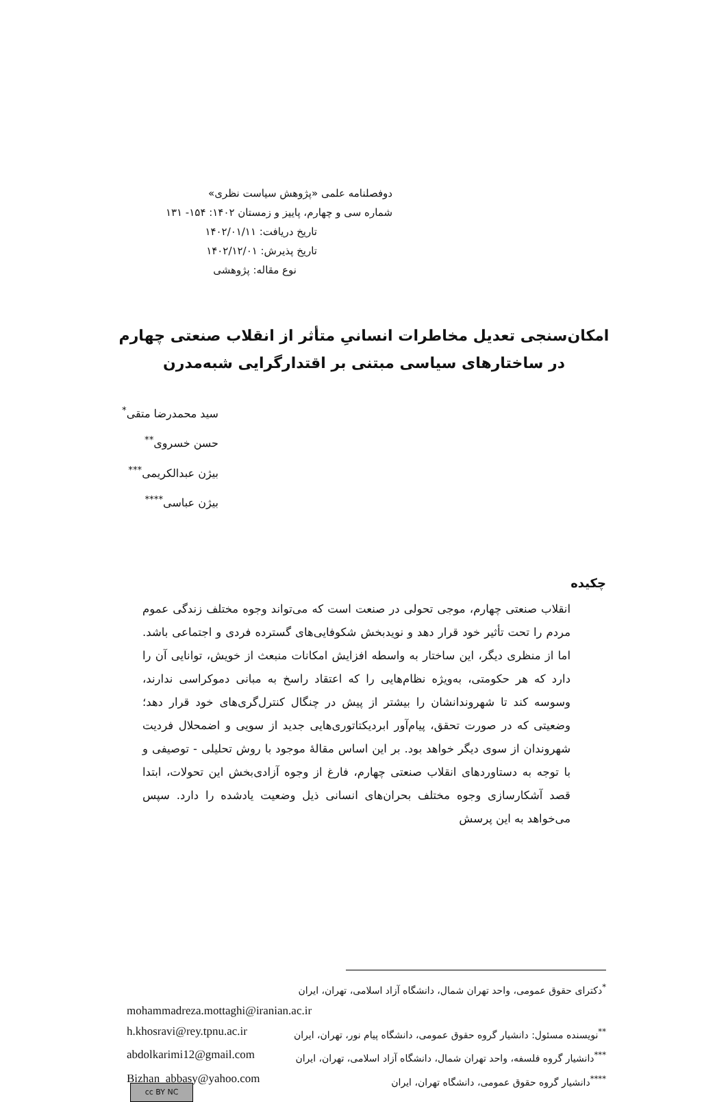دوفصلنامه علمی «پژوهش سیاست نظری»
شماره سی و چهارم، پاییز و زمستان ۱۴۰۲: ۱۵۴- ۱۳۱
تاریخ دریافت: ۱۴۰۲/۰۱/۱۱
تاریخ پذیرش: ۱۴۰۲/۱۲/۰۱
نوع مقاله: پژوهشی
امکان‌سنجی تعدیل مخاطرات انسانیِ متأثر از انقلاب صنعتی چهارم
در ساختارهای سیاسی مبتنی بر اقتدارگرایی شبه‌مدرن
سید محمدرضا متقی<sup>*</sup>
حسن خسروی<sup>**</sup>
بیژن عبدالکریمی<sup>***</sup>
بیژن عباسی<sup>****</sup>
چکیده
انقلاب صنعتی چهارم، موجی تحولی در صنعت است که می‌تواند وجوه مختلف زندگی عموم مردم را تحت تأثیر خود قرار دهد و نویدبخش شکوفایی‌های گسترده فردی و اجتماعی باشد. اما از منظری دیگر، این ساختار به واسطه افزایش امکانات منبعث از خویش، توانایی آن را دارد که هر حکومتی، به‌ویژه نظام‌هایی را که اعتقاد راسخ به مبانی دموکراسی ندارند، وسوسه کند تا شهروندانشان را بیشتر از پیش در چنگال کنترل‌گری‌های خود قرار دهد؛ وضعیتی که در صورت تحقق، پیام‌آور ابردیکتاتوری‌هایی جدید از سویی و اضمحلال فردیت شهروندان از سوی دیگر خواهد بود. بر این اساس مقالهٔ موجود با روش تحلیلی - توصیفی و با توجه به دستاوردهای انقلاب صنعتی چهارم، فارغ از وجوه آزادی‌بخش این تحولات، ابتدا قصد آشکارسازی وجوه مختلف بحران‌های انسانی ذیل وضعیت یادشده را دارد. سپس می‌خواهد به این پرسش
<sup>*</sup> دکترای حقوق عمومی، واحد تهران شمال، دانشگاه آزاد اسلامی، تهران، ایران
mohammadreza.mottaghi@iranian.ac.ir
<sup>**</sup> نویسنده مسئول: دانشیار گروه حقوق عمومی، دانشگاه پیام نور، تهران، ایران h.khosravi@rey.tpnu.ac.ir
<sup>***</sup> دانشیار گروه فلسفه، واحد تهران شمال، دانشگاه آزاد اسلامی، تهران، ایران abdolkarimi12@gmail.com
<sup>****</sup>دانشیار گروه حقوق عمومی، دانشگاه تهران، ایران Bizhan_abbasy@yahoo.com
cc BY NC